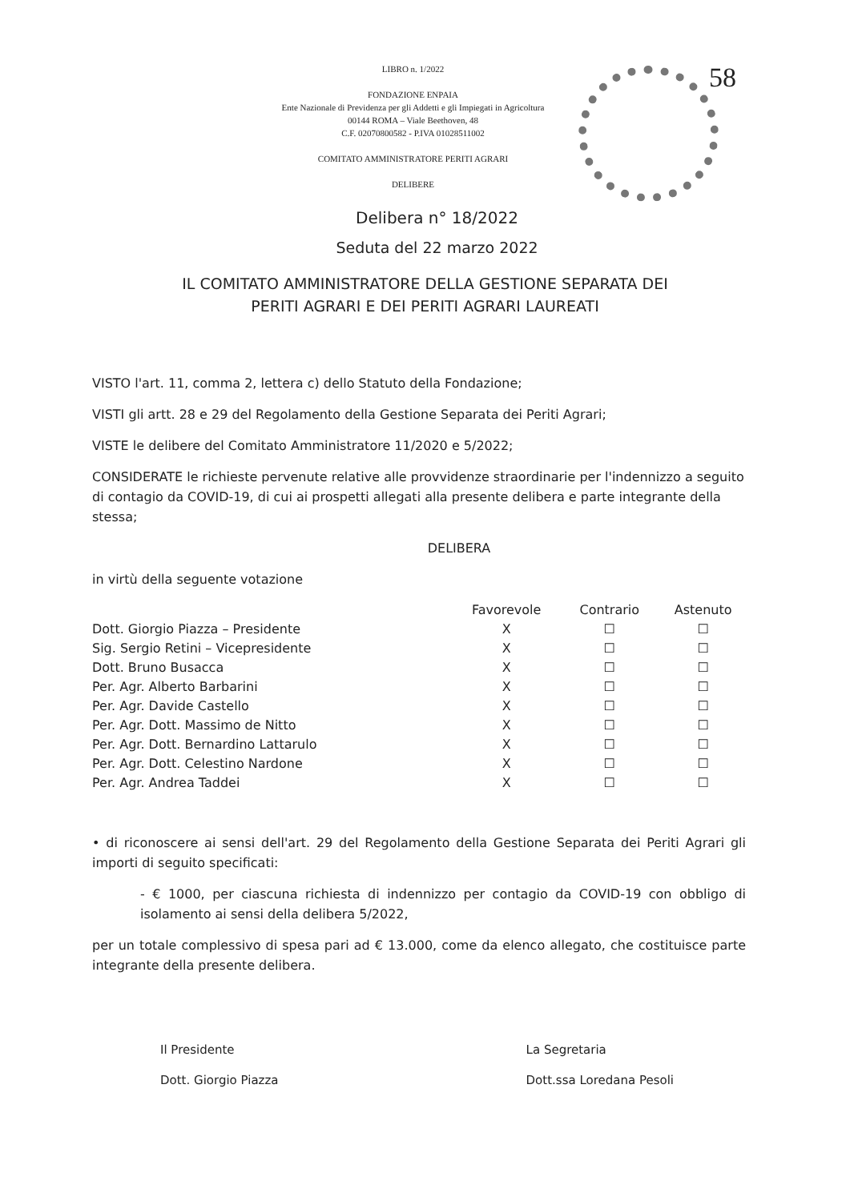58
LIBRO n. 1/2022
FONDAZIONE ENPAIA
Ente Nazionale di Previdenza per gli Addetti e gli Impiegati in Agricoltura
00144 ROMA – Viale Beethoven, 48
C.F. 02070800582 - P.IVA 01028511002
COMITATO AMMINISTRATORE PERITI AGRARI
DELIBERE
Delibera n° 18/2022
Seduta del 22 marzo 2022
IL COMITATO AMMINISTRATORE DELLA GESTIONE SEPARATA DEI
PERITI AGRARI E DEI PERITI AGRARI LAUREATI
VISTO l'art. 11, comma 2, lettera c) dello Statuto della Fondazione;
VISTI gli artt. 28 e 29 del Regolamento della Gestione Separata dei Periti Agrari;
VISTE le delibere del Comitato Amministratore 11/2020 e 5/2022;
CONSIDERATE le richieste pervenute relative alle provvidenze straordinarie per l'indennizzo a seguito di contagio da COVID-19, di cui ai prospetti allegati alla presente delibera e parte integrante della stessa;
DELIBERA
in virtù della seguente votazione
| | Favorevole | Contrario | Astenuto |
| --- | --- | --- | --- |
| Dott. Giorgio Piazza – Presidente | X | ☐ | ☐ |
| Sig. Sergio Retini – Vicepresidente | X | ☐ | ☐ |
| Dott. Bruno Busacca | X | ☐ | ☐ |
| Per. Agr. Alberto Barbarini | X | ☐ | ☐ |
| Per. Agr. Davide Castello | X | ☐ | ☐ |
| Per. Agr. Dott. Massimo de Nitto | X | ☐ | ☐ |
| Per. Agr. Dott. Bernardino Lattarulo | X | ☐ | ☐ |
| Per. Agr. Dott. Celestino Nardone | X | ☐ | ☐ |
| Per. Agr. Andrea Taddei | X | ☐ | ☐ |
• di riconoscere ai sensi dell'art. 29 del Regolamento della Gestione Separata dei Periti Agrari gli importi di seguito specificati:
- € 1000, per ciascuna richiesta di indennizzo per contagio da COVID-19 con obbligo di isolamento ai sensi della delibera 5/2022,
per un totale complessivo di spesa pari ad € 13.000, come da elenco allegato, che costituisce parte integrante della presente delibera.
Il Presidente
Dott. Giorgio Piazza
La Segretaria
Dott.ssa Loredana Pesoli